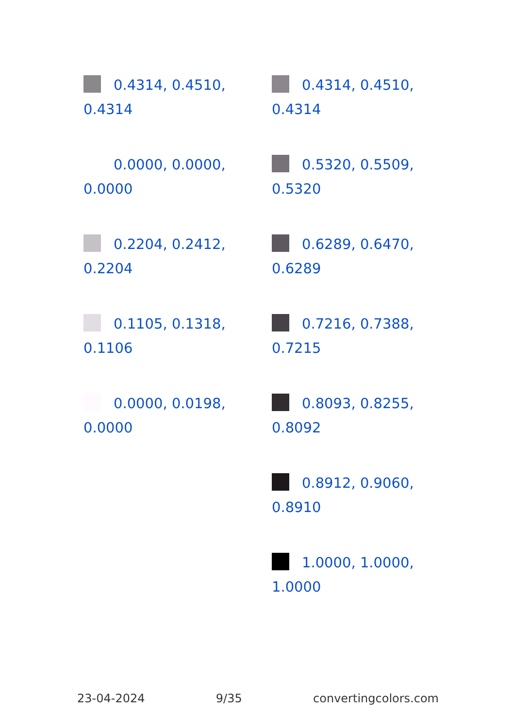0.4314, 0.4510, 0.4314
0.0000, 0.0000, 0.0000
0.2204, 0.2412, 0.2204
0.1105, 0.1318, 0.1106
0.0000, 0.0198, 0.0000
0.4314, 0.4510, 0.4314
0.5320, 0.5509, 0.5320
0.6289, 0.6470, 0.6289
0.7216, 0.7388, 0.7215
0.8093, 0.8255, 0.8092
0.8912, 0.9060, 0.8910
1.0000, 1.0000, 1.0000
23-04-2024 9/35 convertingcolors.com